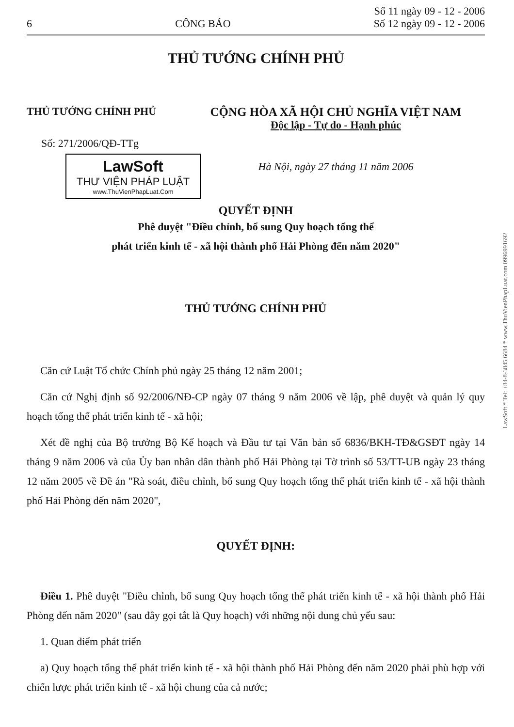6 CÔNG BÁO Số 11 ngày 09 - 12 - 2006
Số 12 ngày 09 - 12 - 2006
THỦ TƯỚNG CHÍNH PHỦ
THỦ TƯỚNG CHÍNH PHỦ
Số: 271/2006/QĐ-TTg
LawSoft
THƯ VIỆN PHÁP LUẬT
www.ThuVienPhapLuat.Com
CỘNG HÒA XÃ HỘI CHỦ NGHĨA VIỆT NAM
Độc lập - Tự do - Hạnh phúc
Hà Nội, ngày 27 tháng 11 năm 2006
QUYẾT ĐỊNH
Phê duyệt "Điều chỉnh, bổ sung Quy hoạch tổng thể
phát triển kinh tế - xã hội thành phố Hải Phòng đến năm 2020"
THỦ TƯỚNG CHÍNH PHỦ
Căn cứ Luật Tổ chức Chính phủ ngày 25 tháng 12 năm 2001;
Căn cứ Nghị định số 92/2006/NĐ-CP ngày 07 tháng 9 năm 2006 về lập, phê duyệt và quản lý quy hoạch tổng thể phát triển kinh tế - xã hội;
Xét đề nghị của Bộ trưởng Bộ Kế hoạch và Đầu tư tại Văn bản số 6836/BKH-TĐ&GSĐT ngày 14 tháng 9 năm 2006 và của Ủy ban nhân dân thành phố Hải Phòng tại Tờ trình số 53/TT-UB ngày 23 tháng 12 năm 2005 về Đề án "Rà soát, điều chỉnh, bổ sung Quy hoạch tổng thể phát triển kinh tế - xã hội thành phố Hải Phòng đến năm 2020",
QUYẾT ĐỊNH:
Điều 1. Phê duyệt "Điều chỉnh, bổ sung Quy hoạch tổng thể phát triển kinh tế - xã hội thành phố Hải Phòng đến năm 2020" (sau đây gọi tắt là Quy hoạch) với những nội dung chủ yếu sau:
1. Quan điểm phát triển
a) Quy hoạch tổng thể phát triển kinh tế - xã hội thành phố Hải Phòng đến năm 2020 phải phù hợp với chiến lược phát triển kinh tế - xã hội chung của cả nước;
LawSoft * Tel: +84-8-3845 6684 * www.ThuVienPhapLuat.com 0996991692